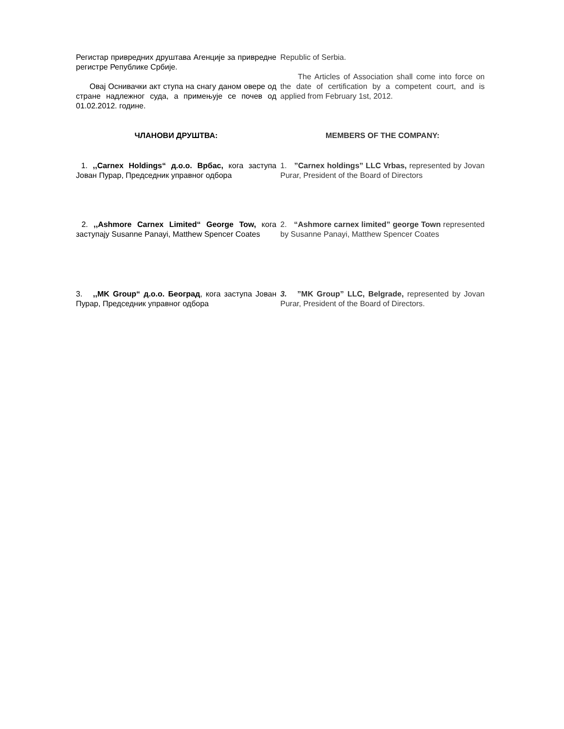Регистар привредних друштава Агенције за привредне регистре Републике Србије.
Овај Оснивачки акт ступа на снагу даном овере од стране надлежног суда, а примењује се почев од 01.02.2012. године.
Republic of Serbia.
The Articles of Association shall come into force on the date of certification by a competent court, and is applied from February 1st, 2012.
ЧЛАНОВИ ДРУШТВА: MEMBERS OF THE COMPANY:
1. ,,Carnex Holdings“ д.о.о. Врбас, кога заступа Јован Пурар, Председник управног одбора
1. ”Carnex holdings” LLC Vrbas, represented by Jovan Purar, President of the Board of Directors
2. ,,Ashmore Carnex Limited“ George Tow, кога заступају Susanne Panayi, Matthew Spencer Coates
2. “Ashmore carnex limited” george Town represented by Susanne Panayi, Matthew Spencer Coates
3. ,,MK Group“ д.о.о. Београд, кога заступа Јован Пурар, Председник управног одбора
3. ”MK Group” LLC, Belgrade, represented by Jovan Purar, President of the Board of Directors.